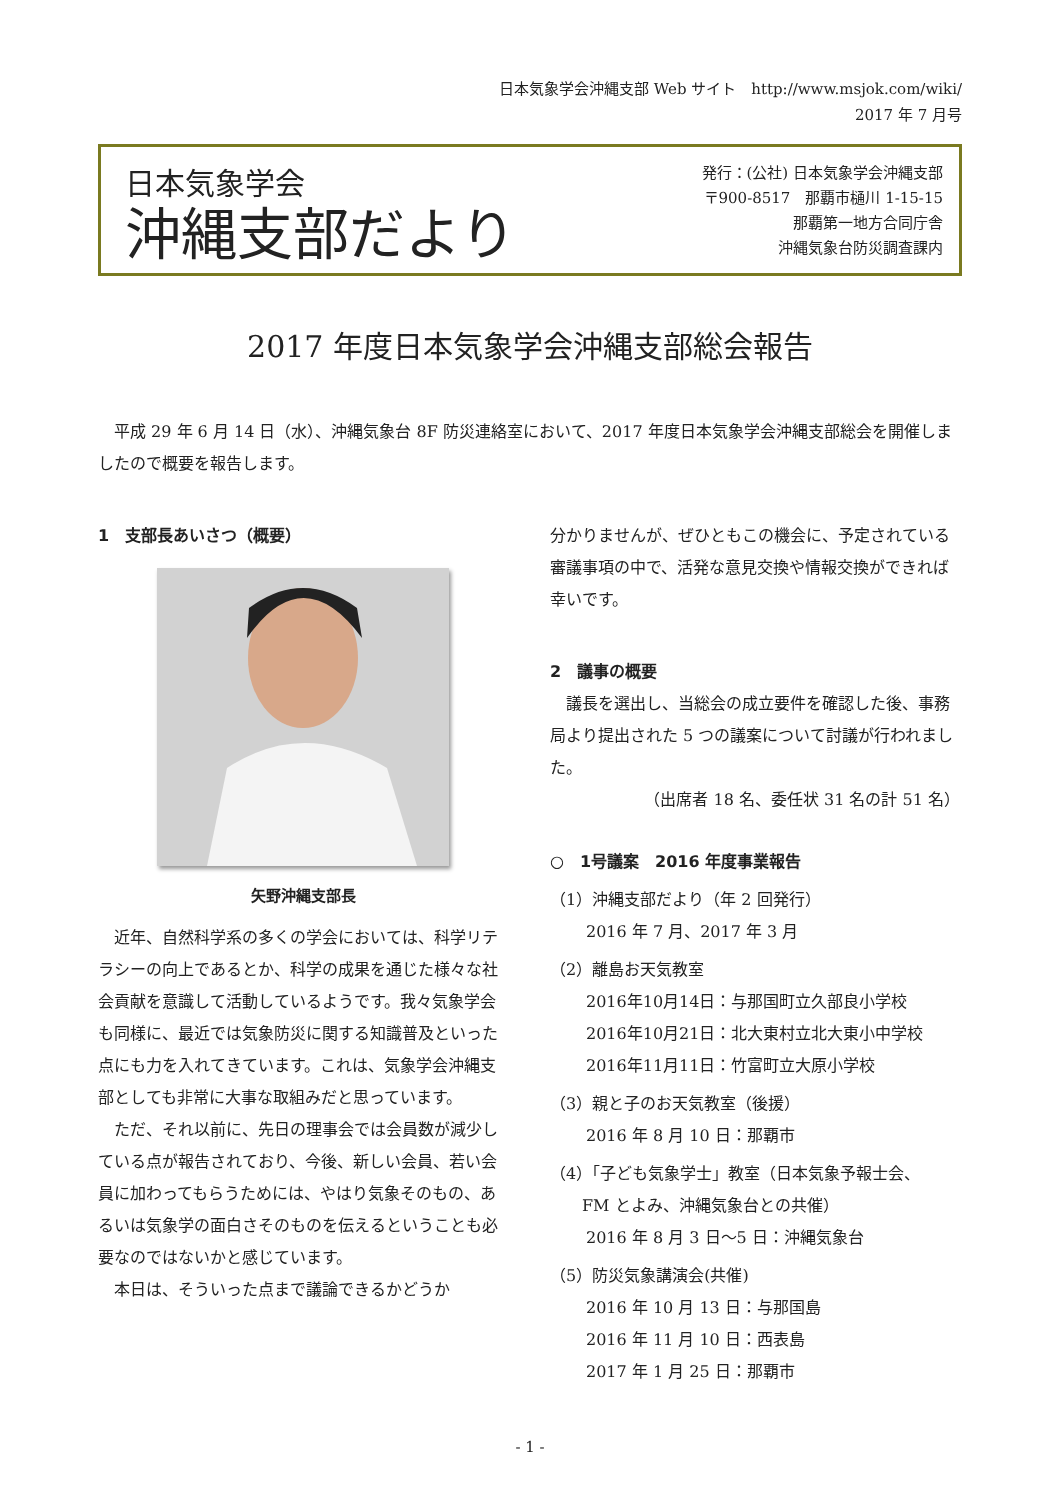日本気象学会沖縄支部 Web サイト　http://www.msjok.com/wiki/
2017 年 7 月号
日本気象学会
沖縄支部だより
発行：(公社) 日本気象学会沖縄支部
〒900-8517　那覇市樋川 1-15-15
那覇第一地方合同庁舎
沖縄気象台防災調査課内
2017 年度日本気象学会沖縄支部総会報告
平成 29 年 6 月 14 日（水）、沖縄気象台 8F 防災連絡室において、2017 年度日本気象学会沖縄支部総会を開催しましたので概要を報告します。
1　支部長あいさつ（概要）
矢野沖縄支部長
近年、自然科学系の多くの学会においては、科学リテラシーの向上であるとか、科学の成果を通じた様々な社会貢献を意識して活動しているようです。我々気象学会も同様に、最近では気象防災に関する知識普及といった点にも力を入れてきています。これは、気象学会沖縄支部としても非常に大事な取組みだと思っています。
ただ、それ以前に、先日の理事会では会員数が減少している点が報告されており、今後、新しい会員、若い会員に加わってもらうためには、やはり気象そのもの、あるいは気象学の面白さそのものを伝えるということも必要なのではないかと感じています。
本日は、そういった点まで議論できるかどうか
分かりませんが、ぜひともこの機会に、予定されている審議事項の中で、活発な意見交換や情報交換ができれば幸いです。
2　議事の概要
議長を選出し、当総会の成立要件を確認した後、事務局より提出された 5 つの議案について討議が行われました。
（出席者 18 名、委任状 31 名の計 51 名）
○　1号議案　2016 年度事業報告
（1）沖縄支部だより（年 2 回発行）
2016 年 7 月、2017 年 3 月
（2）離島お天気教室
2016年10月14日：与那国町立久部良小学校
2016年10月21日：北大東村立北大東小中学校
2016年11月11日：竹富町立大原小学校
（3）親と子のお天気教室（後援）
2016 年 8 月 10 日：那覇市
（4）「子ども気象学士」教室（日本気象予報士会、
　　FM とよみ、沖縄気象台との共催）
2016 年 8 月 3 日～5 日：沖縄気象台
（5）防災気象講演会(共催)
2016 年 10 月 13 日：与那国島
2016 年 11 月 10 日：西表島
2017 年 1 月 25 日：那覇市
- 1 -